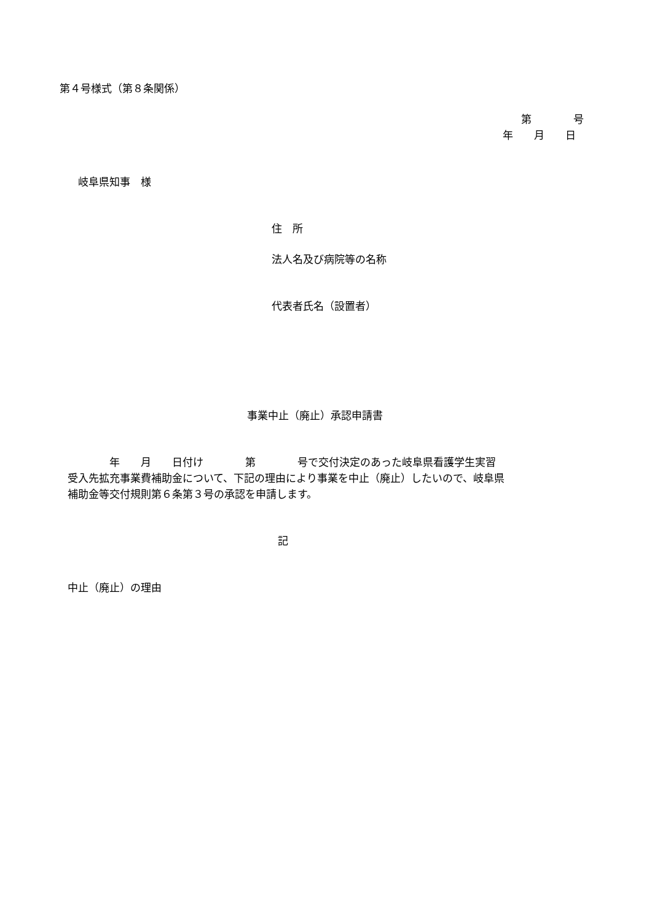第４号様式（第８条関係）
第　　　　号
年　　月　　日
岐阜県知事　様
住　所
法人名及び病院等の名称
代表者氏名（設置者）
事業中止（廃止）承認申請書
　　　　年　　月　　日付け　　　　第　　　　号で交付決定のあった岐阜県看護学生実習
受入先拡充事業費補助金について、下記の理由により事業を中止（廃止）したいので、岐阜県
補助金等交付規則第６条第３号の承認を申請します。
記
中止（廃止）の理由